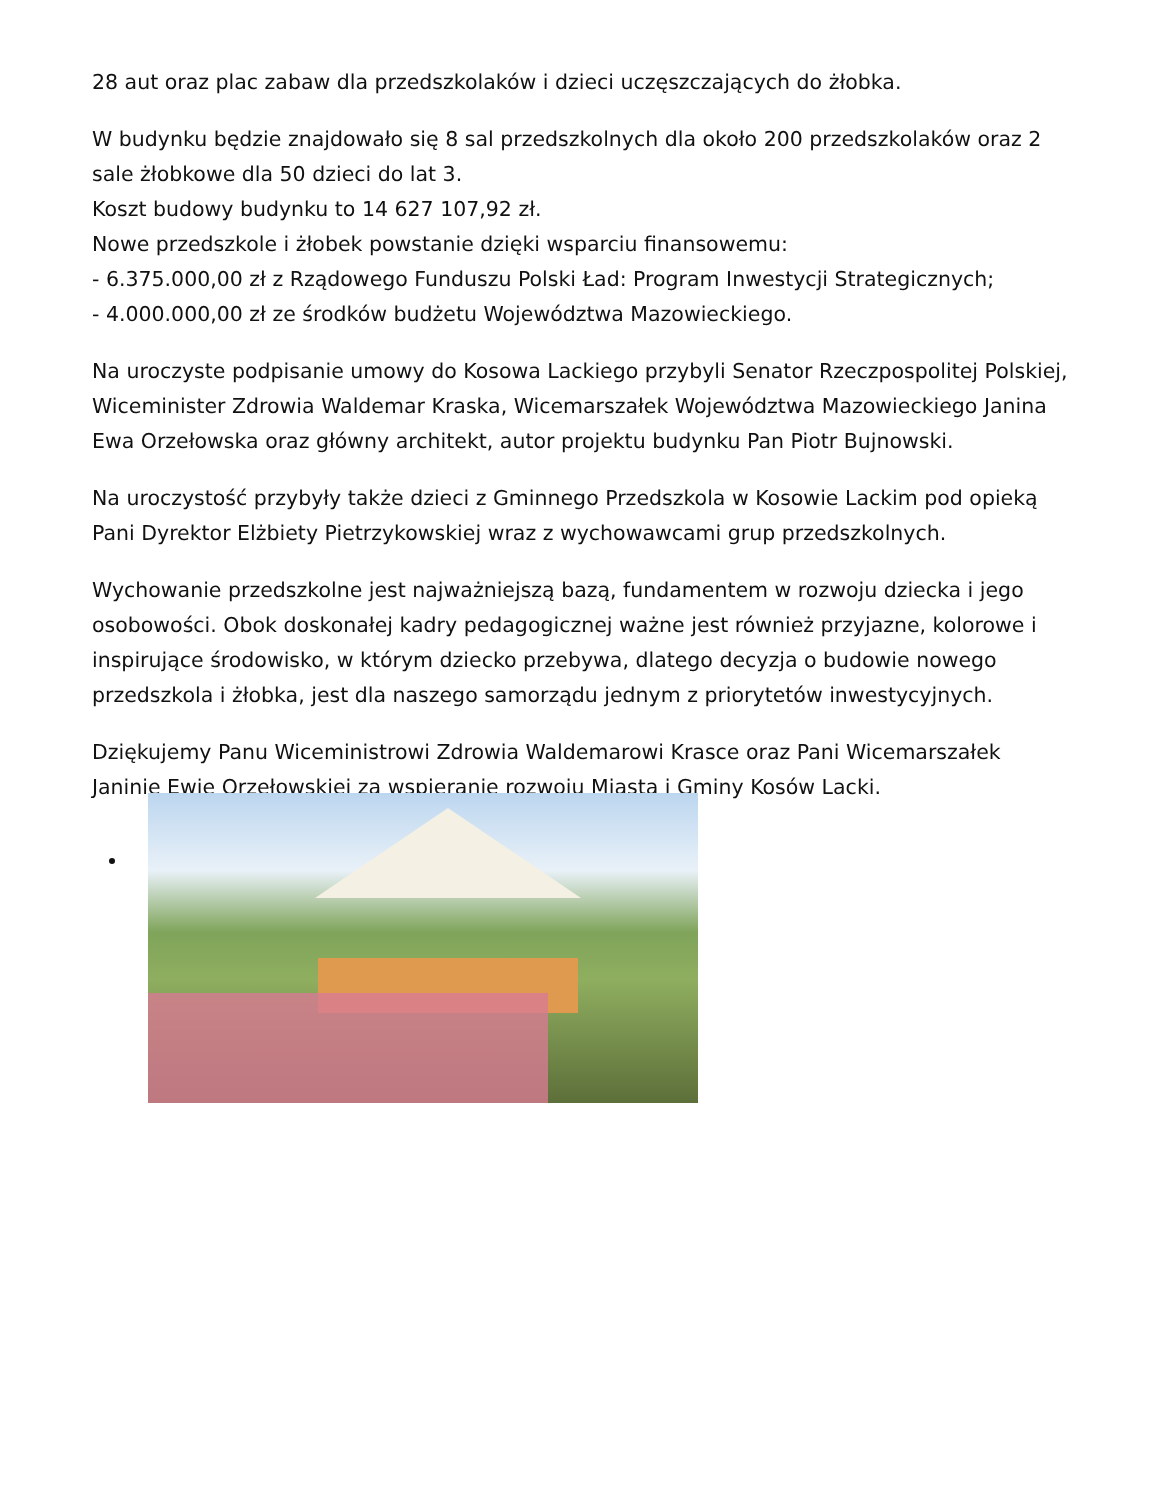28 aut oraz plac zabaw dla przedszkolaków i dzieci uczęszczających do żłobka.
W budynku będzie znajdowało się 8 sal przedszkolnych dla około 200 przedszkolaków oraz 2 sale żłobkowe dla 50 dzieci do lat 3.
Koszt budowy budynku to 14 627 107,92 zł.
Nowe przedszkole i żłobek powstanie dzięki wsparciu finansowemu:
- 6.375.000,00 zł z Rządowego Funduszu Polski Ład: Program Inwestycji Strategicznych;
- 4.000.000,00 zł ze środków budżetu Województwa Mazowieckiego.
Na uroczyste podpisanie umowy do Kosowa Lackiego przybyli Senator Rzeczpospolitej Polskiej, Wiceminister Zdrowia Waldemar Kraska, Wicemarszałek Województwa Mazowieckiego Janina Ewa Orzełowska oraz główny architekt, autor projektu budynku Pan Piotr Bujnowski.
Na uroczystość przybyły także dzieci z Gminnego Przedszkola w Kosowie Lackim pod opieką Pani Dyrektor Elżbiety Pietrzykowskiej wraz z wychowawcami grup przedszkolnych.
Wychowanie przedszkolne jest najważniejszą bazą, fundamentem w rozwoju dziecka i jego osobowości. Obok doskonałej kadry pedagogicznej ważne jest również przyjazne, kolorowe i inspirujące środowisko, w którym dziecko przebywa, dlatego decyzja o budowie nowego przedszkola i żłobka, jest dla naszego samorządu jednym z priorytetów inwestycyjnych.
Dziękujemy Panu Wiceministrowi Zdrowia Waldemarowi Krasce oraz Pani Wicemarszałek Janinie Ewie Orzełowskiej za wspieranie rozwoju Miasta i Gminy Kosów Lacki.